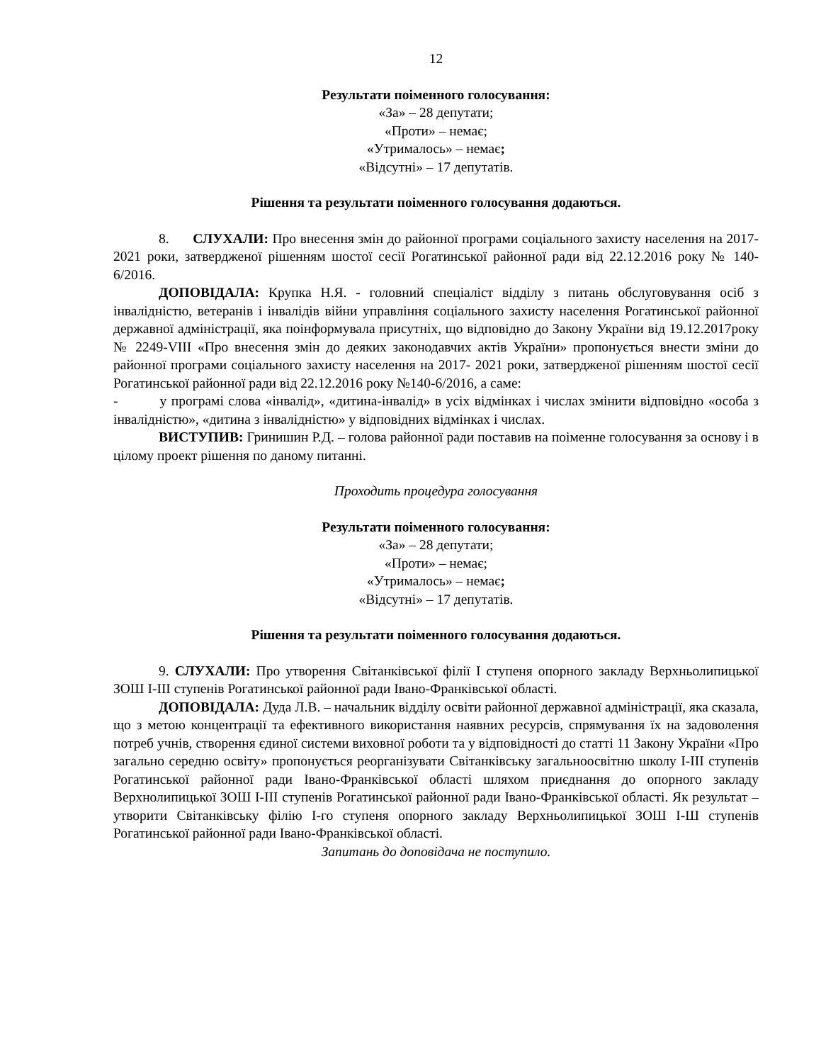12
Результати поіменного голосування:
«За» – 28 депутати;
«Проти» – немає;
«Утрималось» – немає;
«Відсутні» – 17 депутатів.
Рішення та результати поіменного голосування додаються.
8. СЛУХАЛИ: Про внесення змін до районної програми соціального захисту населення на 2017-2021 роки, затвердженої рішенням шостої сесії Рогатинської районної ради від 22.12.2016 року № 140-6/2016.
ДОПОВІДАЛА: Крупка Н.Я. - головний спеціаліст відділу з питань обслуговування осіб з інвалідністю, ветеранів і інвалідів війни управління соціального захисту населення Рогатинської районної державної адміністрації, яка поінформувала присутніх, що відповідно до Закону України від 19.12.2017року № 2249-VIII «Про внесення змін до деяких законодавчих актів України» пропонується внести зміни до районної програми соціального захисту населення на 2017- 2021 роки, затвердженої рішенням шостої сесії Рогатинської районної ради від 22.12.2016 року №140-6/2016, а саме:
- у програмі слова «інвалід», «дитина-інвалід» в усіх відмінках і числах змінити відповідно «особа з інвалідністю», «дитина з інвалідністю» у відповідних відмінках і числах.
ВИСТУПИВ: Гринишин Р.Д. – голова районної ради поставив на поіменне голосування за основу і в цілому проект рішення по даному питанні.
Проходить процедура голосування
Результати поіменного голосування:
«За» – 28 депутати;
«Проти» – немає;
«Утрималось» – немає;
«Відсутні» – 17 депутатів.
Рішення та результати поіменного голосування додаються.
9. СЛУХАЛИ: Про утворення Світанківської філії І ступеня опорного закладу Верхньолипицької ЗОШ І-ІІІ ступенів Рогатинської районної ради Івано-Франківської області.
ДОПОВІДАЛА: Дуда Л.В. – начальник відділу освіти районної державної адміністрації, яка сказала, що з метою концентрації та ефективного використання наявних ресурсів, спрямування їх на задоволення потреб учнів, створення єдиної системи виховної роботи та у відповідності до статті 11 Закону України «Про загально середню освіту» пропонується реорганізувати Світанківську загальноосвітню школу І-ІІІ ступенів Рогатинської районної ради Івано-Франківської області шляхом приєднання до опорного закладу Верхнолипицької ЗОШ І-ІІІ ступенів Рогатинської районної ради Івано-Франківської області. Як результат – утворити Світанківську філію І-го ступеня опорного закладу Верхньолипицької ЗОШ І-Ш ступенів Рогатинської районної ради Івано-Франківської області.
Запитань до доповідача не поступило.